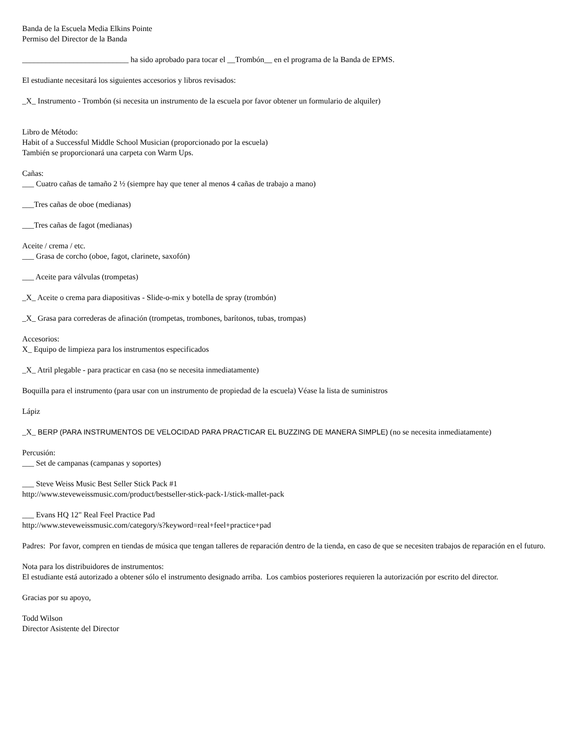Banda de la Escuela Media Elkins Pointe
Permiso del Director de la Banda
___________________________ ha sido aprobado para tocar el __Trombón__ en el programa de la Banda de EPMS.
El estudiante necesitará los siguientes accesorios y libros revisados:
_X_ Instrumento - Trombón (si necesita un instrumento de la escuela por favor obtener un formulario de alquiler)
Libro de Método:
Habit of a Successful Middle School Musician (proporcionado por la escuela)
También se proporcionará una carpeta con Warm Ups.
Cañas:
___ Cuatro cañas de tamaño 2 ½ (siempre hay que tener al menos 4 cañas de trabajo a mano)
___Tres cañas de oboe (medianas)
___Tres cañas de fagot (medianas)
Aceite / crema / etc.
___ Grasa de corcho (oboe, fagot, clarinete, saxofón)
___ Aceite para válvulas (trompetas)
_X_ Aceite o crema para diapositivas - Slide-o-mix y botella de spray (trombón)
_X_ Grasa para correderas de afinación (trompetas, trombones, barítonos, tubas, trompas)
Accesorios:
X_ Equipo de limpieza para los instrumentos especificados
_X_ Atril plegable - para practicar en casa (no se necesita inmediatamente)
Boquilla para el instrumento (para usar con un instrumento de propiedad de la escuela) Véase la lista de suministros
Lápiz
_X_ BERP (PARA INSTRUMENTOS DE VELOCIDAD PARA PRACTICAR EL BUZZING DE MANERA SIMPLE) (no se necesita inmediatamente)
Percusión:
___ Set de campanas (campanas y soportes)
___ Steve Weiss Music Best Seller Stick Pack #1
http://www.steveweissmusic.com/product/bestseller-stick-pack-1/stick-mallet-pack
___ Evans HQ 12" Real Feel Practice Pad
http://www.steveweissmusic.com/category/s?keyword=real+feel+practice+pad
Padres: Por favor, compren en tiendas de música que tengan talleres de reparación dentro de la tienda, en caso de que se necesiten trabajos de reparación en el futuro.
Nota para los distribuidores de instrumentos:
El estudiante está autorizado a obtener sólo el instrumento designado arriba. Los cambios posteriores requieren la autorización por escrito del director.
Gracias por su apoyo,
Todd Wilson
Director Asistente del Director